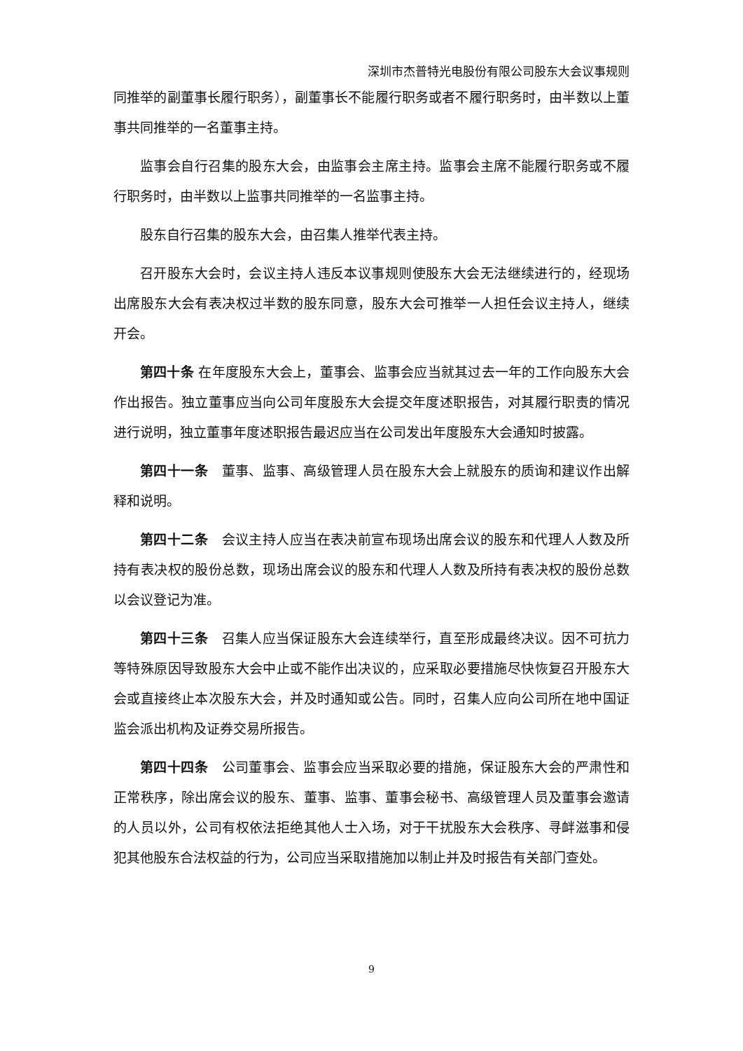深圳市杰普特光电股份有限公司股东大会议事规则
同推举的副董事长履行职务），副董事长不能履行职务或者不履行职务时，由半数以上董事共同推举的一名董事主持。
监事会自行召集的股东大会，由监事会主席主持。监事会主席不能履行职务或不履行职务时，由半数以上监事共同推举的一名监事主持。
股东自行召集的股东大会，由召集人推举代表主持。
召开股东大会时，会议主持人违反本议事规则使股东大会无法继续进行的，经现场出席股东大会有表决权过半数的股东同意，股东大会可推举一人担任会议主持人，继续开会。
第四十条 在年度股东大会上，董事会、监事会应当就其过去一年的工作向股东大会作出报告。独立董事应当向公司年度股东大会提交年度述职报告，对其履行职责的情况进行说明，独立董事年度述职报告最迟应当在公司发出年度股东大会通知时披露。
第四十一条　董事、监事、高级管理人员在股东大会上就股东的质询和建议作出解释和说明。
第四十二条　会议主持人应当在表决前宣布现场出席会议的股东和代理人人数及所持有表决权的股份总数，现场出席会议的股东和代理人人数及所持有表决权的股份总数以会议登记为准。
第四十三条　召集人应当保证股东大会连续举行，直至形成最终决议。因不可抗力等特殊原因导致股东大会中止或不能作出决议的，应采取必要措施尽快恢复召开股东大会或直接终止本次股东大会，并及时通知或公告。同时，召集人应向公司所在地中国证监会派出机构及证券交易所报告。
第四十四条　公司董事会、监事会应当采取必要的措施，保证股东大会的严肃性和正常秩序，除出席会议的股东、董事、监事、董事会秘书、高级管理人员及董事会邀请的人员以外，公司有权依法拒绝其他人士入场，对于干扰股东大会秩序、寻衅滋事和侵犯其他股东合法权益的行为，公司应当采取措施加以制止并及时报告有关部门查处。
9